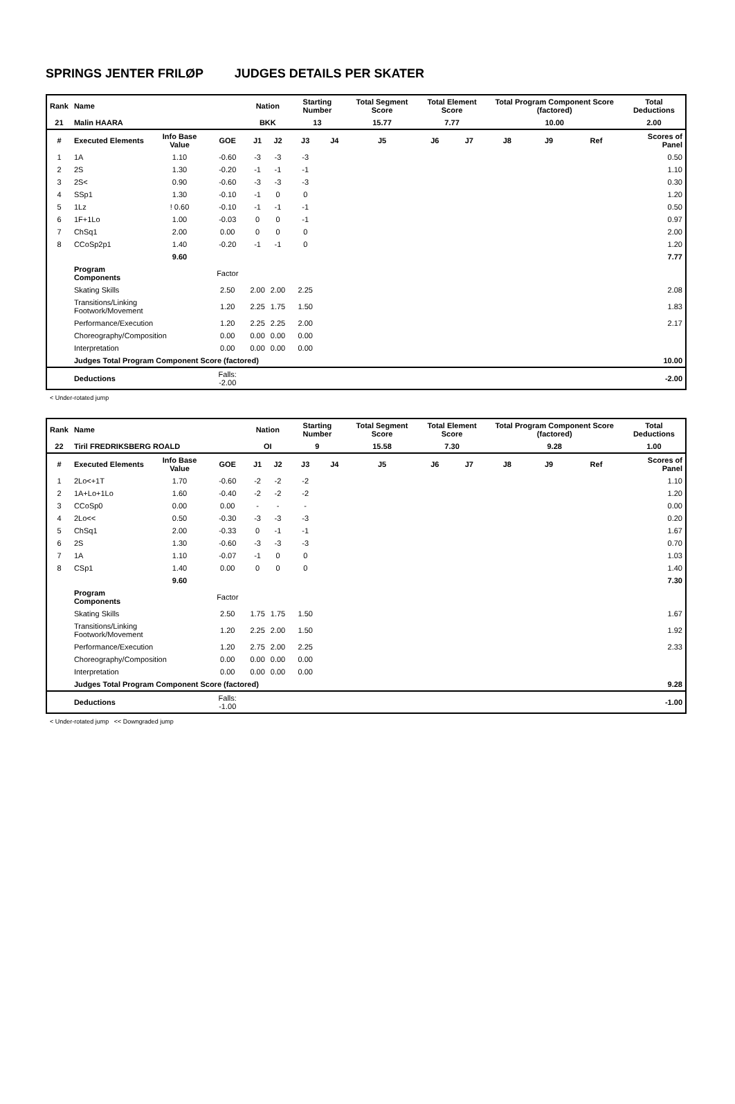SPRINGS JENTER FRILØP JUDGES DETAILS PER SKATER
| Rank | Name | | | Nation | | Starting Number | | Total Segment Score | Total Element Score | | Total Program Component Score (factored) | | | Total Deductions |
| --- | --- | --- | --- | --- | --- | --- | --- | --- | --- | --- | --- | --- | --- | --- |
| 21 | Malin HAARA | | | BKK | | 13 | | 15.77 | 7.77 | | 10.00 | | | 2.00 |
| # | Executed Elements | Info Base Value | GOE | J1 | J2 | J3 | J4 | J5 | J6 | J7 | J8 | J9 | Ref | Scores of Panel |
| 1 | 1A | 1.10 | -0.60 | -3 | -3 | -3 | | | | | | | | 0.50 |
| 2 | 2S | 1.30 | -0.20 | -1 | -1 | -1 | | | | | | | | 1.10 |
| 3 | 2S< | 0.90 | -0.60 | -3 | -3 | -3 | | | | | | | | 0.30 |
| 4 | SSp1 | 1.30 | -0.10 | -1 | 0 | 0 | | | | | | | | 1.20 |
| 5 | 1Lz | ! 0.60 | -0.10 | -1 | -1 | -1 | | | | | | | | 0.50 |
| 6 | 1F+1Lo | 1.00 | -0.03 | 0 | 0 | -1 | | | | | | | | 0.97 |
| 7 | ChSq1 | 2.00 | 0.00 | 0 | 0 | 0 | | | | | | | | 2.00 |
| 8 | CCoSp2p1 | 1.40 | -0.20 | -1 | -1 | 0 | | | | | | | | 1.20 |
| | | 9.60 | | | | | | | | | | | | 7.77 |
| | Program Components | | Factor | | | | | | | | | | | |
| | Skating Skills | | 2.50 | 2.00 | 2.00 | 2.25 | | | | | | | | 2.08 |
| | Transitions/Linking Footwork/Movement | | 1.20 | 2.25 | 1.75 | 1.50 | | | | | | | | 1.83 |
| | Performance/Execution | | 1.20 | 2.25 | 2.25 | 2.00 | | | | | | | | 2.17 |
| | Choreography/Composition | | 0.00 | 0.00 | 0.00 | 0.00 | | | | | | | | |
| | Interpretation | | 0.00 | 0.00 | 0.00 | 0.00 | | | | | | | | |
| | Judges Total Program Component Score (factored) | | | | | | | | | | | | | 10.00 |
| | Deductions | | Falls: -2.00 | | | | | | | | | | | -2.00 |
< Under-rotated jump
| Rank | Name | | | Nation | | Starting Number | | Total Segment Score | Total Element Score | | Total Program Component Score (factored) | | | Total Deductions |
| --- | --- | --- | --- | --- | --- | --- | --- | --- | --- | --- | --- | --- | --- | --- |
| 22 | Tiril FREDRIKSBERG ROALD | | | OI | | 9 | | 15.58 | 7.30 | | 9.28 | | | 1.00 |
| # | Executed Elements | Info Base Value | GOE | J1 | J2 | J3 | J4 | J5 | J6 | J7 | J8 | J9 | Ref | Scores of Panel |
| 1 | 2Lo<+1T | 1.70 | -0.60 | -2 | -2 | -2 | | | | | | | | 1.10 |
| 2 | 1A+Lo+1Lo | 1.60 | -0.40 | -2 | -2 | -2 | | | | | | | | 1.20 |
| 3 | CCoSp0 | 0.00 | 0.00 | - | - | - | | | | | | | | 0.00 |
| 4 | 2Lo<< | 0.50 | -0.30 | -3 | -3 | -3 | | | | | | | | 0.20 |
| 5 | ChSq1 | 2.00 | -0.33 | 0 | -1 | -1 | | | | | | | | 1.67 |
| 6 | 2S | 1.30 | -0.60 | -3 | -3 | -3 | | | | | | | | 0.70 |
| 7 | 1A | 1.10 | -0.07 | -1 | 0 | 0 | | | | | | | | 1.03 |
| 8 | CSp1 | 1.40 | 0.00 | 0 | 0 | 0 | | | | | | | | 1.40 |
| | | 9.60 | | | | | | | | | | | | 7.30 |
| | Program Components | | Factor | | | | | | | | | | | |
| | Skating Skills | | 2.50 | 1.75 | 1.75 | 1.50 | | | | | | | | 1.67 |
| | Transitions/Linking Footwork/Movement | | 1.20 | 2.25 | 2.00 | 1.50 | | | | | | | | 1.92 |
| | Performance/Execution | | 1.20 | 2.75 | 2.00 | 2.25 | | | | | | | | 2.33 |
| | Choreography/Composition | | 0.00 | 0.00 | 0.00 | 0.00 | | | | | | | | |
| | Interpretation | | 0.00 | 0.00 | 0.00 | 0.00 | | | | | | | | |
| | Judges Total Program Component Score (factored) | | | | | | | | | | | | | 9.28 |
| | Deductions | | Falls: -1.00 | | | | | | | | | | | -1.00 |
< Under-rotated jump << Downgraded jump